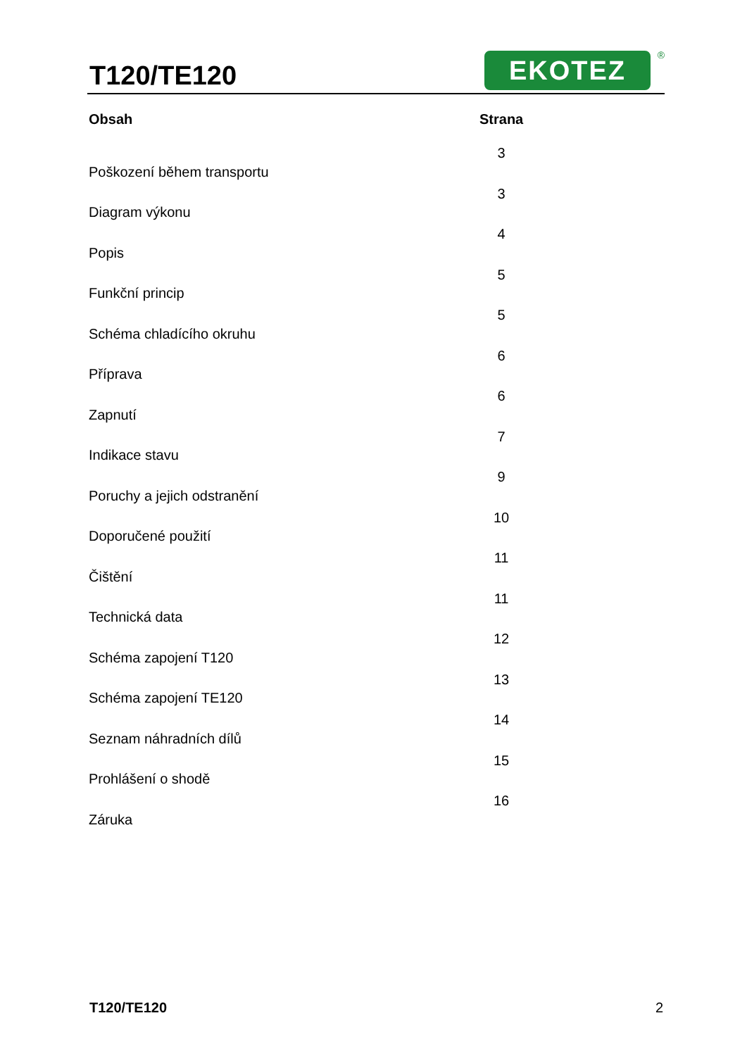T120/TE120 EKOTEZ ®
| Obsah | Strana |
| --- | --- |
| Poškození během transportu | 3 |
| Diagram výkonu | 3 |
| Popis | 4 |
| Funkční princip | 5 |
| Schéma chladícího okruhu | 5 |
| Příprava | 6 |
| Zapnutí | 6 |
| Indikace stavu | 7 |
| Poruchy a jejich odstranění | 9 |
| Doporučené použití | 10 |
| Čištění | 11 |
| Technická data | 11 |
| Schéma zapojení T120 | 12 |
| Schéma zapojení TE120 | 13 |
| Seznam náhradních dílů | 14 |
| Prohlášení o shodě | 15 |
| Záruka | 16 |
T120/TE120 2